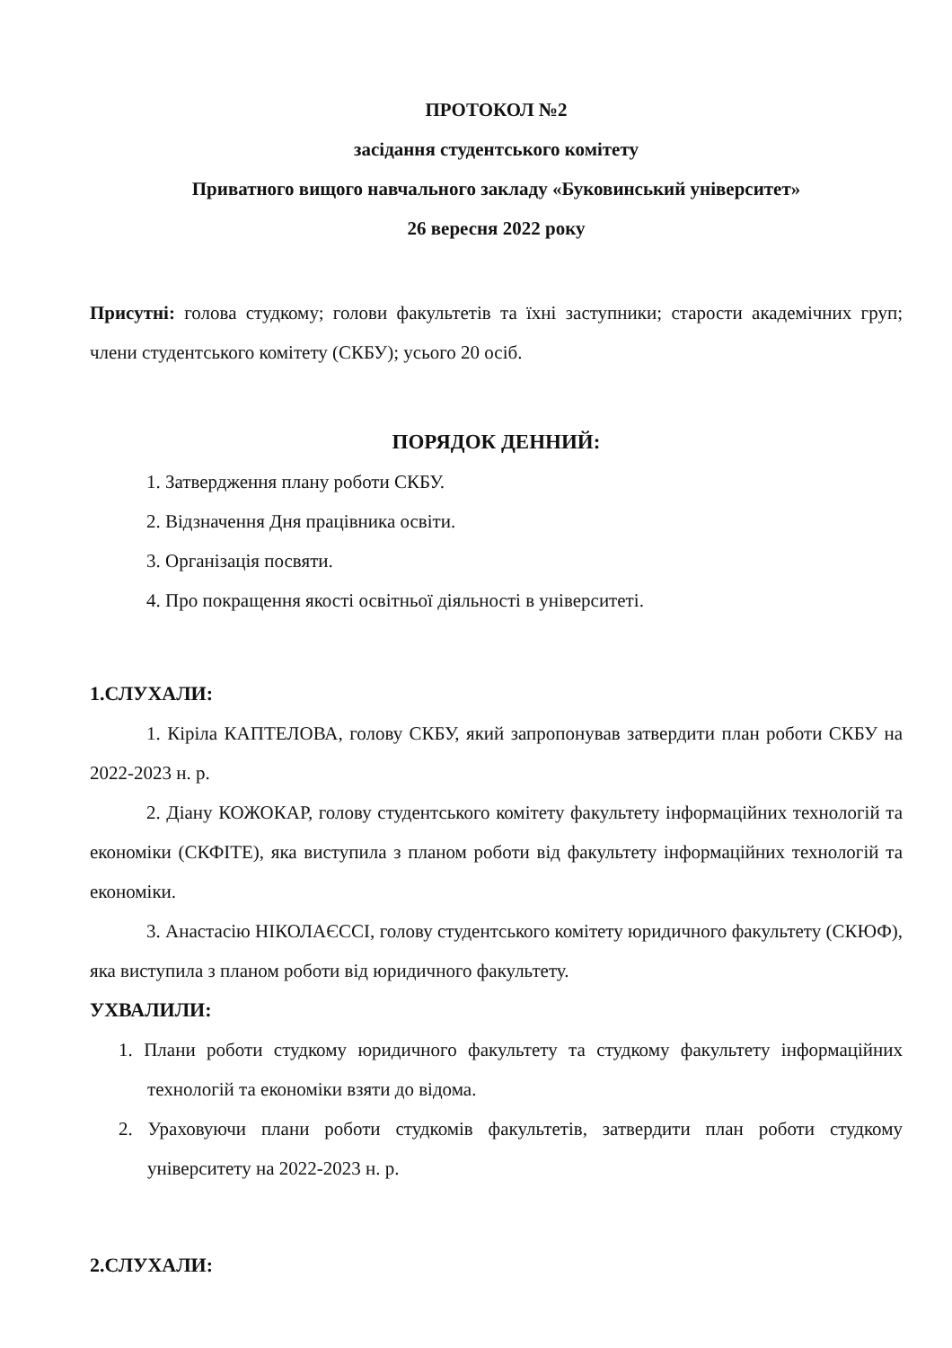ПРОТОКОЛ №2
засідання студентського комітету
Приватного вищого навчального закладу «Буковинський університет»
26 вересня 2022 року
Присутні: голова студкому; голови факультетів та їхні заступники; старости академічних груп; члени студентського комітету (СКБУ); усього 20 осіб.
ПОРЯДОК ДЕННИЙ:
1. Затвердження плану роботи СКБУ.
2. Відзначення Дня працівника освіти.
3. Організація посвяти.
4. Про покращення якості освітньої діяльності в університеті.
1.СЛУХАЛИ:
1. Кіріла КАПТЕЛОВА, голову СКБУ, який запропонував затвердити план роботи СКБУ на 2022-2023 н. р.
2. Діану КОЖОКАР, голову студентського комітету факультету інформаційних технологій та економіки (СКФІТЕ), яка виступила з планом роботи від факультету інформаційних технологій та економіки.
3. Анастасію НІКОЛАЄССІ, голову студентського комітету юридичного факультету (СКЮФ), яка виступила з планом роботи від юридичного факультету.
УХВАЛИЛИ:
1. Плани роботи студкому юридичного факультету та студкому факультету інформаційних технологій та економіки взяти до відома.
2. Ураховуючи плани роботи студкомів факультетів, затвердити план роботи студкому університету на 2022-2023 н. р.
2.СЛУХАЛИ: